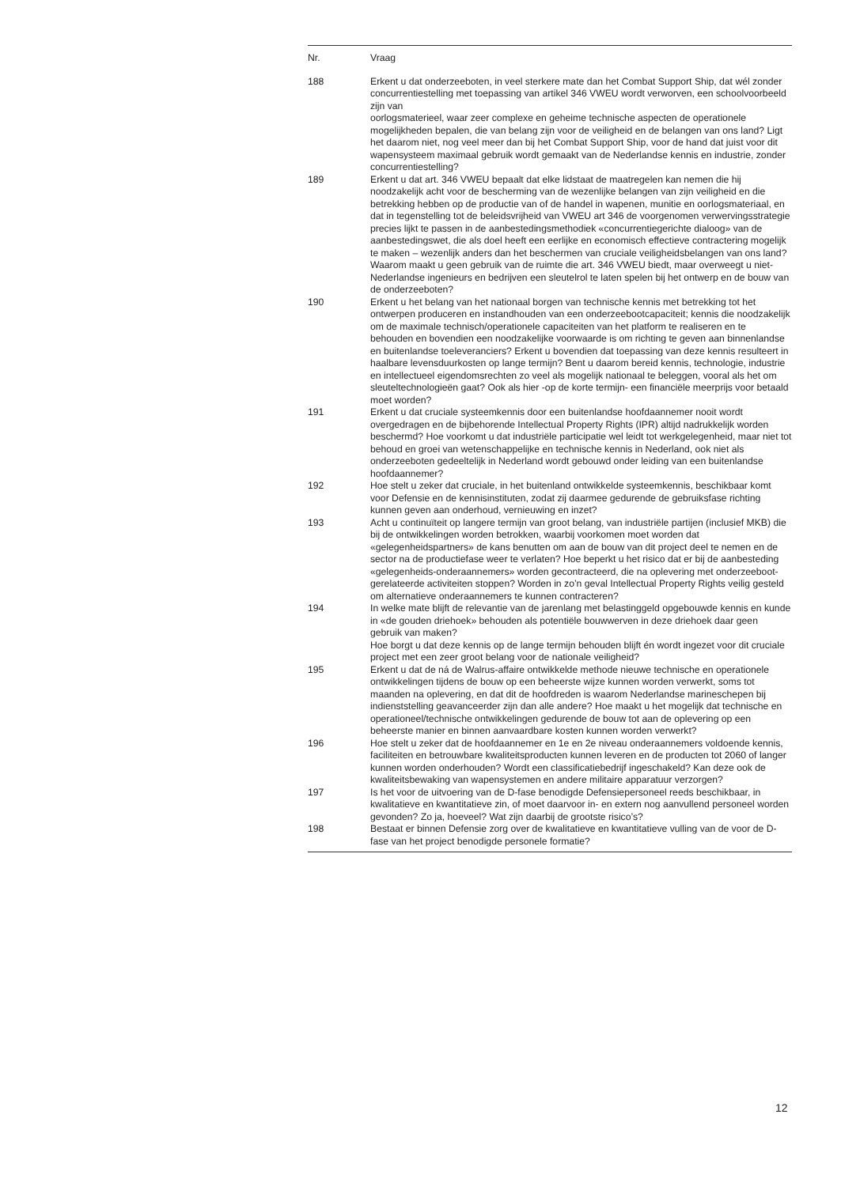| Nr. | Vraag |
| --- | --- |
| 188 | Erkent u dat onderzeeboten, in veel sterkere mate dan het Combat Support Ship, dat wél zonder concurrentiestelling met toepassing van artikel 346 VWEU wordt verworven, een schoolvoorbeeld zijn van oorlogsmaterieel, waar zeer complexe en geheime technische aspecten de operationele mogelijkheden bepalen, die van belang zijn voor de veiligheid en de belangen van ons land? Ligt het daarom niet, nog veel meer dan bij het Combat Support Ship, voor de hand dat juist voor dit wapensysteem maximaal gebruik wordt gemaakt van de Nederlandse kennis en industrie, zonder concurrentiestelling? |
| 189 | Erkent u dat art. 346 VWEU bepaalt dat elke lidstaat de maatregelen kan nemen die hij noodzakelijk acht voor de bescherming van de wezenlijke belangen van zijn veiligheid en die betrekking hebben op de productie van of de handel in wapenen, munitie en oorlogsmateriaal, en dat in tegenstelling tot de beleidsvrijheid van VWEU art 346 de voorgenomen verwervingsstrategie precies lijkt te passen in de aanbestedingsmethodiek «concurrentiegerichte dialoog» van de aanbestedingswet, die als doel heeft een eerlijke en economisch effectieve contractering mogelijk te maken – wezenlijk anders dan het beschermen van cruciale veiligheidsbelangen van ons land? Waarom maakt u geen gebruik van de ruimte die art. 346 VWEU biedt, maar overweegt u niet-Nederlandse ingenieurs en bedrijven een sleutelrol te laten spelen bij het ontwerp en de bouw van de onderzeeboten? |
| 190 | Erkent u het belang van het nationaal borgen van technische kennis met betrekking tot het ontwerpen produceren en instandhouden van een onderzeebootcapaciteit; kennis die noodzakelijk om de maximale technisch/operationele capaciteiten van het platform te realiseren en te behouden en bovendien een noodzakelijke voorwaarde is om richting te geven aan binnenlandse en buitenlandse toeleveranciers? Erkent u bovendien dat toepassing van deze kennis resulteert in haalbare levensduurkosten op lange termijn? Bent u daarom bereid kennis, technologie, industrie en intellectueel eigendomsrechten zo veel als mogelijk nationaal te beleggen, vooral als het om sleuteltechnologieën gaat? Ook als hier -op de korte termijn- een financiële meerprijs voor betaald moet worden? |
| 191 | Erkent u dat cruciale systeemkennis door een buitenlandse hoofdaannemer nooit wordt overgedragen en de bijbehorende Intellectual Property Rights (IPR) altijd nadrukkelijk worden beschermd? Hoe voorkomt u dat industriële participatie wel leidt tot werkgelegenheid, maar niet tot behoud en groei van wetenschappelijke en technische kennis in Nederland, ook niet als onderzeeboten gedeeltelijk in Nederland wordt gebouwd onder leiding van een buitenlandse hoofdaannemer? |
| 192 | Hoe stelt u zeker dat cruciale, in het buitenland ontwikkelde systeemkennis, beschikbaar komt voor Defensie en de kennisinstituten, zodat zij daarmee gedurende de gebruiksfase richting kunnen geven aan onderhoud, vernieuwing en inzet? |
| 193 | Acht u continuïteit op langere termijn van groot belang, van industriële partijen (inclusief MKB) die bij de ontwikkelingen worden betrokken, waarbij voorkomen moet worden dat «gelegenheidspartners» de kans benutten om aan de bouw van dit project deel te nemen en de sector na de productiefase weer te verlaten? Hoe beperkt u het risico dat er bij de aanbesteding «gelegenheids-onderaannemers» worden gecontracteerd, die na oplevering met onderzeeboot-gerelateerde activiteiten stoppen? Worden in zo’n geval Intellectual Property Rights veilig gesteld om alternatieve onderaannemers te kunnen contracteren? |
| 194 | In welke mate blijft de relevantie van de jarenlang met belastinggeld opgebouwde kennis en kunde in «de gouden driehoek» behouden als potentiële bouwwerven in deze driehoek daar geen gebruik van maken? Hoe borgt u dat deze kennis op de lange termijn behouden blijft én wordt ingezet voor dit cruciale project met een zeer groot belang voor de nationale veiligheid? |
| 195 | Erkent u dat de ná de Walrus-affaire ontwikkelde methode nieuwe technische en operationele ontwikkelingen tijdens de bouw op een beheerste wijze kunnen worden verwerkt, soms tot maanden na oplevering, en dat dit de hoofdreden is waarom Nederlandse marineschepen bij indienststelling geavanceerder zijn dan alle andere? Hoe maakt u het mogelijk dat technische en operationeel/technische ontwikkelingen gedurende de bouw tot aan de oplevering op een beheerste manier en binnen aanvaardbare kosten kunnen worden verwerkt? |
| 196 | Hoe stelt u zeker dat de hoofdaannemer en 1e en 2e niveau onderaannemers voldoende kennis, faciliteiten en betrouwbare kwaliteitsproducten kunnen leveren en de producten tot 2060 of langer kunnen worden onderhouden? Wordt een classificatiebedrijf ingeschakeld? Kan deze ook de kwaliteitsbewaking van wapensystemen en andere militaire apparatuur verzorgen? |
| 197 | Is het voor de uitvoering van de D-fase benodigde Defensiepersoneel reeds beschikbaar, in kwalitatieve en kwantitatieve zin, of moet daarvoor in- en extern nog aanvullend personeel worden gevonden? Zo ja, hoeveel? Wat zijn daarbij de grootste risico’s? |
| 198 | Bestaat er binnen Defensie zorg over de kwalitatieve en kwantitatieve vulling van de voor de D-fase van het project benodigde personele formatie? |
12